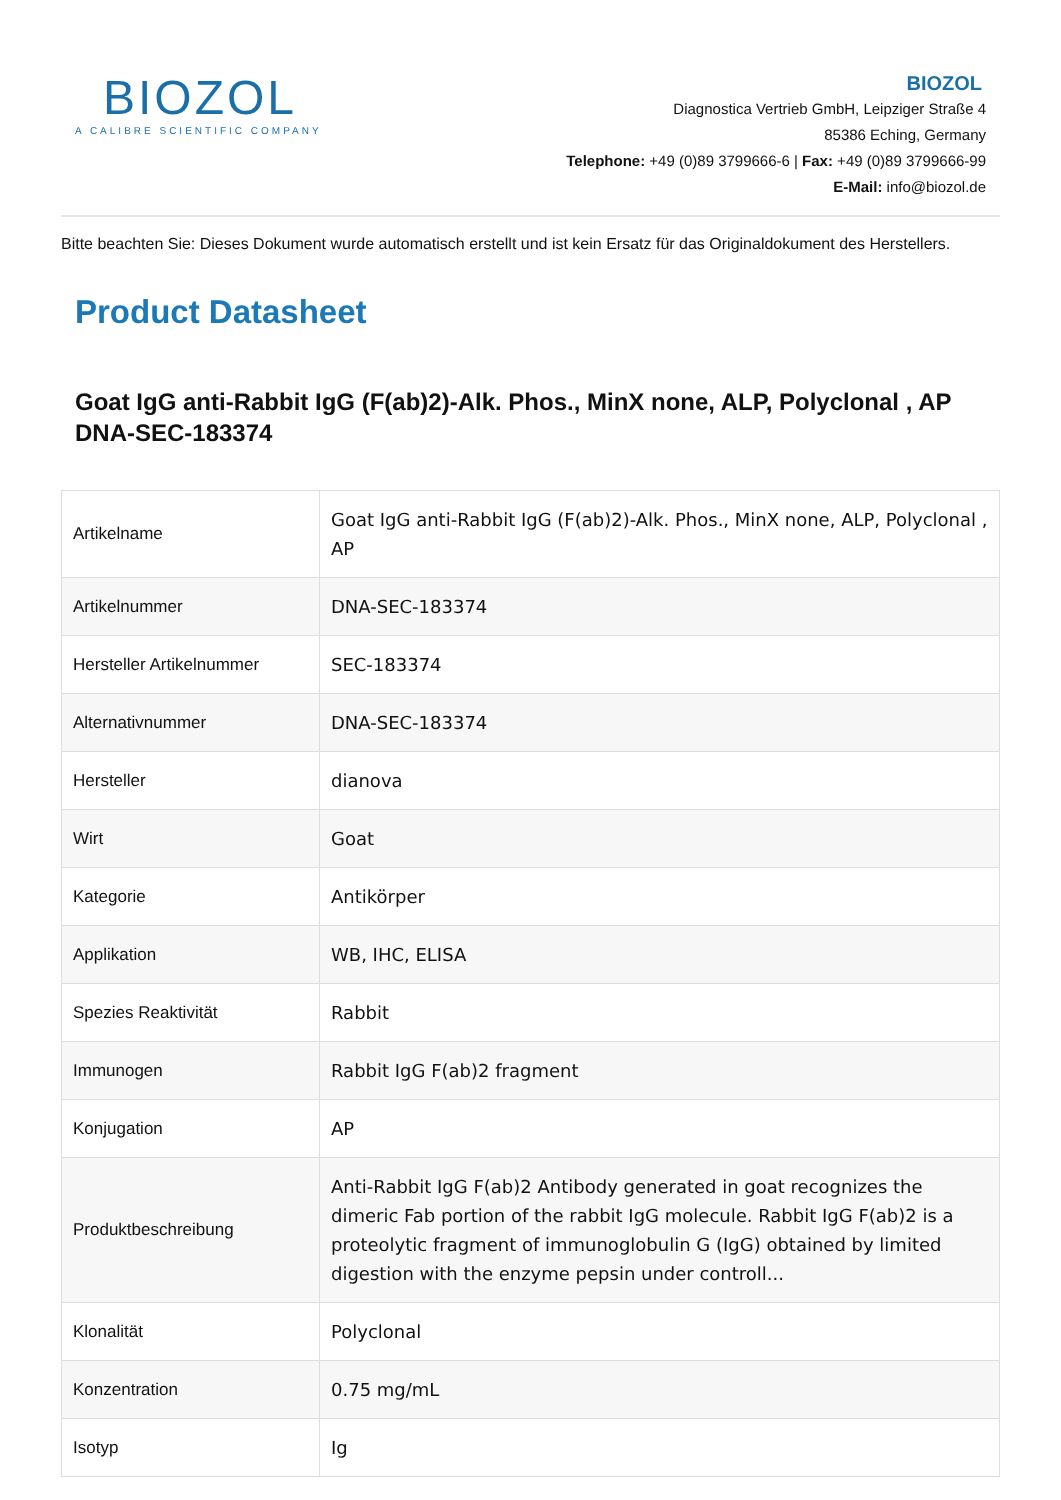BIOZOL
A CALIBRE SCIENTIFIC COMPANY
BIOZOL
Diagnostica Vertrieb GmbH, Leipziger Straße 4
85386 Eching, Germany
Telephone: +49 (0)89 3799666-6 | Fax: +49 (0)89 3799666-99
E-Mail: info@biozol.de
Bitte beachten Sie: Dieses Dokument wurde automatisch erstellt und ist kein Ersatz für das Originaldokument des Herstellers.
Product Datasheet
Goat IgG anti-Rabbit IgG (F(ab)2)-Alk. Phos., MinX none, ALP, Polyclonal , AP
DNA-SEC-183374
| Artikelname | Goat IgG anti-Rabbit IgG (F(ab)2)-Alk. Phos., MinX none, ALP, Polyclonal , AP |
| Artikelnummer | DNA-SEC-183374 |
| Hersteller Artikelnummer | SEC-183374 |
| Alternativnummer | DNA-SEC-183374 |
| Hersteller | dianova |
| Wirt | Goat |
| Kategorie | Antikörper |
| Applikation | WB, IHC, ELISA |
| Spezies Reaktivität | Rabbit |
| Immunogen | Rabbit IgG F(ab)2 fragment |
| Konjugation | AP |
| Produktbeschreibung | Anti-Rabbit IgG F(ab)2 Antibody generated in goat recognizes the dimeric Fab portion of the rabbit IgG molecule. Rabbit IgG F(ab)2 is a proteolytic fragment of immunoglobulin G (IgG) obtained by limited digestion with the enzyme pepsin under controll... |
| Klonalität | Polyclonal |
| Konzentration | 0.75 mg/mL |
| Isotyp | Ig |